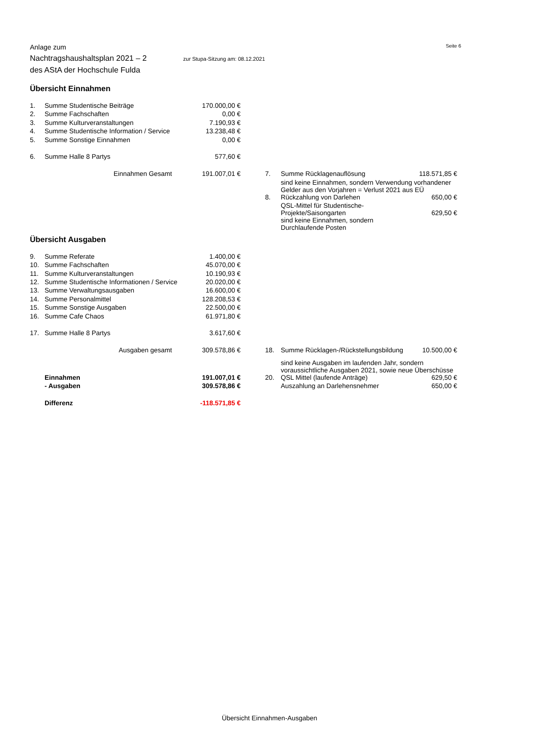Seite 6
Anlage zum
Nachtragshaushaltsplan 2021 – 2 zur Stupa-Sitzung am: 08.12.2021
des AStA der Hochschule Fulda
Übersicht Einnahmen
| 1. | Summe Studentische Beiträge | 170.000,00 € | | | | |
| 2. | Summe Fachschaften | 0,00 € | | | | |
| 3. | Summe Kulturveranstaltungen | 7.190,93 € | | | | |
| 4. | Summe Studentische Information / Service | 13.238,48 € | | | | |
| 5. | Summe Sonstige Einnahmen | 0,00 € | | | | |
| 6. | Summe Halle 8 Partys | 577,60 € | | | | |
| | Einnahmen Gesamt | 191.007,01 € | | 7. | Summe Rücklagenauflösung | 118.571,85 € |
| | | | | | sind keine Einnahmen, sondern Verwendung vorhandener Gelder aus den Vorjahren = Verlust 2021 aus EÜ | |
| | | | | 8. | Rückzahlung von Darlehen | 650,00 € |
| | | | | | QSL-Mittel für Studentische-Projekte/Saisongarten | 629,50 € |
| | | | | | sind keine Einnahmen, sondern Durchlaufende Posten | |
Übersicht Ausgaben
| 9. | Summe Referate | 1.400,00 € | | | | |
| 10. | Summe Fachschaften | 45.070,00 € | | | | |
| 11. | Summe Kulturveranstaltungen | 10.190,93 € | | | | |
| 12. | Summe Studentische Informationen / Service | 20.020,00 € | | | | |
| 13. | Summe Verwaltungsausgaben | 16.600,00 € | | | | |
| 14. | Summe Personalmittel | 128.208,53 € | | | | |
| 15. | Summe Sonstige Ausgaben | 22.500,00 € | | | | |
| 16. | Summe Cafe Chaos | 61.971,80 € | | | | |
| 17. | Summe Halle 8 Partys | 3.617,60 € | | | | |
| | Ausgaben gesamt | 309.578,86 € | | 18. | Summe Rücklagen-/Rückstellungsbildung | 10.500,00 € |
| | | | | | sind keine Ausgaben im laufenden Jahr, sondern voraussichtliche Ausgaben 2021, sowie neue Überschüsse | |
| | Einnahmen | 191.007,01 € | | 20. | QSL Mittel (laufende Anträge) | 629,50 € |
| | - Ausgaben | 309.578,86 € | | | Auszahlung an Darlehensnehmer | 650,00 € |
| | Differenz | -118.571,85 € | | | | |
Übersicht Einnahmen-Ausgaben